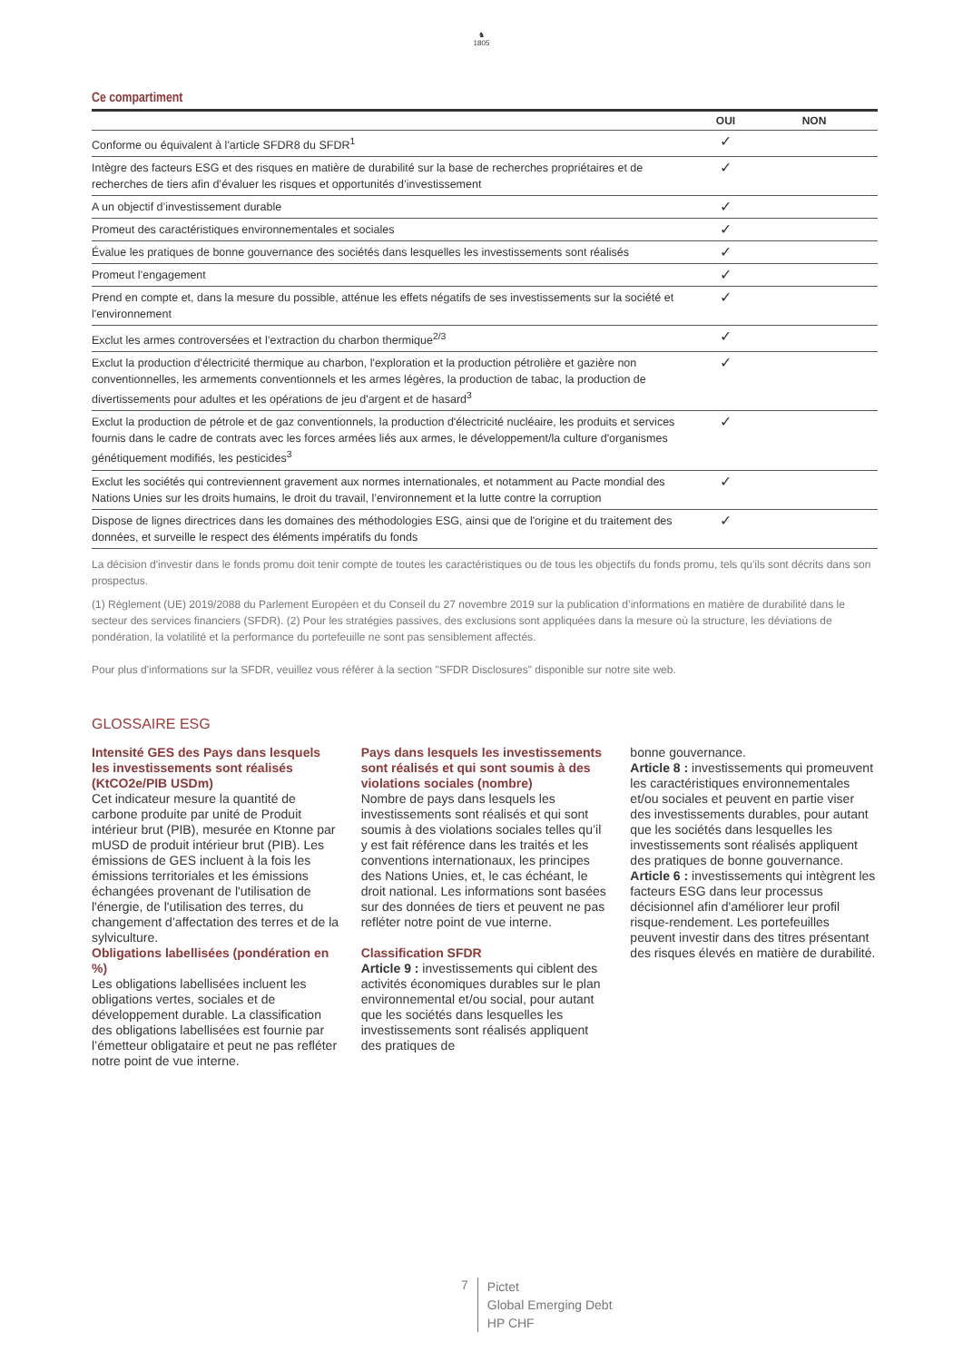♞
1805
Ce compartiment
| | OUI | NON |
| --- | --- | --- |
| Conforme ou équivalent à l'article SFDR8 du SFDR<sup>1</sup> | ✓ | |
| Intègre des facteurs ESG et des risques en matière de durabilité sur la base de recherches propriétaires et de recherches de tiers afin d’évaluer les risques et opportunités d’investissement | ✓ | |
| A un objectif d’investissement durable | ✓ | |
| Promeut des caractéristiques environnementales et sociales | ✓ | |
| Évalue les pratiques de bonne gouvernance des sociétés dans lesquelles les investissements sont réalisés | ✓ | |
| Promeut l’engagement | ✓ | |
| Prend en compte et, dans la mesure du possible, atténue les effets négatifs de ses investissements sur la société et l'environnement | ✓ | |
| Exclut les armes controversées et l’extraction du charbon thermique<sup>2/3</sup> | ✓ | |
| Exclut la production d'électricité thermique au charbon, l'exploration et la production pétrolière et gazière non conventionnelles, les armements conventionnels et les armes légères, la production de tabac, la production de divertissements pour adultes et les opérations de jeu d'argent et de hasard<sup>3</sup> | ✓ | |
| Exclut la production de pétrole et de gaz conventionnels, la production d'électricité nucléaire, les produits et services fournis dans le cadre de contrats avec les forces armées liés aux armes, le développement/la culture d'organismes génétiquement modifiés, les pesticides<sup>3</sup> | ✓ | |
| Exclut les sociétés qui contreviennent gravement aux normes internationales, et notamment au Pacte mondial des Nations Unies sur les droits humains, le droit du travail, l’environnement et la lutte contre la corruption | ✓ | |
| Dispose de lignes directrices dans les domaines des méthodologies ESG, ainsi que de l'origine et du traitement des données, et surveille le respect des éléments impératifs du fonds | ✓ | |
La décision d'investir dans le fonds promu doit tenir compte de toutes les caractéristiques ou de tous les objectifs du fonds promu, tels qu'ils sont décrits dans son prospectus.
(1) Règlement (UE) 2019/2088 du Parlement Européen et du Conseil du 27 novembre 2019 sur la publication d’informations en matière de durabilité dans le secteur des services financiers (SFDR). (2) Pour les stratégies passives, des exclusions sont appliquées dans la mesure où la structure, les déviations de pondération, la volatilité et la performance du portefeuille ne sont pas sensiblement affectés.
Pour plus d'informations sur la SFDR, veuillez vous référer à la section "SFDR Disclosures" disponible sur notre site web.
GLOSSAIRE ESG
Intensité GES des Pays dans lesquels les investissements sont réalisés (KtCO2e/PIB USDm)
Cet indicateur mesure la quantité de carbone produite par unité de Produit intérieur brut (PIB), mesurée en Ktonne par mUSD de produit intérieur brut (PIB). Les émissions de GES incluent à la fois les émissions territoriales et les émissions échangées provenant de l'utilisation de l'énergie, de l'utilisation des terres, du changement d’affectation des terres et de la sylviculture.
Obligations labellisées (pondération en %)
Les obligations labellisées incluent les obligations vertes, sociales et de développement durable. La classification des obligations labellisées est fournie par l’émetteur obligataire et peut ne pas refléter notre point de vue interne.
Pays dans lesquels les investissements sont réalisés et qui sont soumis à des violations sociales (nombre)
Nombre de pays dans lesquels les investissements sont réalisés et qui sont soumis à des violations sociales telles qu’il y est fait référence dans les traités et les conventions internationaux, les principes des Nations Unies, et, le cas échéant, le droit national. Les informations sont basées sur des données de tiers et peuvent ne pas refléter notre point de vue interne.
Classification SFDR
Article 9 : investissements qui ciblent des activités économiques durables sur le plan environnemental et/ou social, pour autant que les sociétés dans lesquelles les investissements sont réalisés appliquent des pratiques de
bonne gouvernance.
Article 8 : investissements qui promeuvent les caractéristiques environnementales et/ou sociales et peuvent en partie viser des investissements durables, pour autant que les sociétés dans lesquelles les investissements sont réalisés appliquent des pratiques de bonne gouvernance.
Article 6 : investissements qui intègrent les facteurs ESG dans leur processus décisionnel afin d'améliorer leur profil risque-rendement. Les portefeuilles peuvent investir dans des titres présentant des risques élevés en matière de durabilité.
7
Pictet
Global Emerging Debt
HP CHF